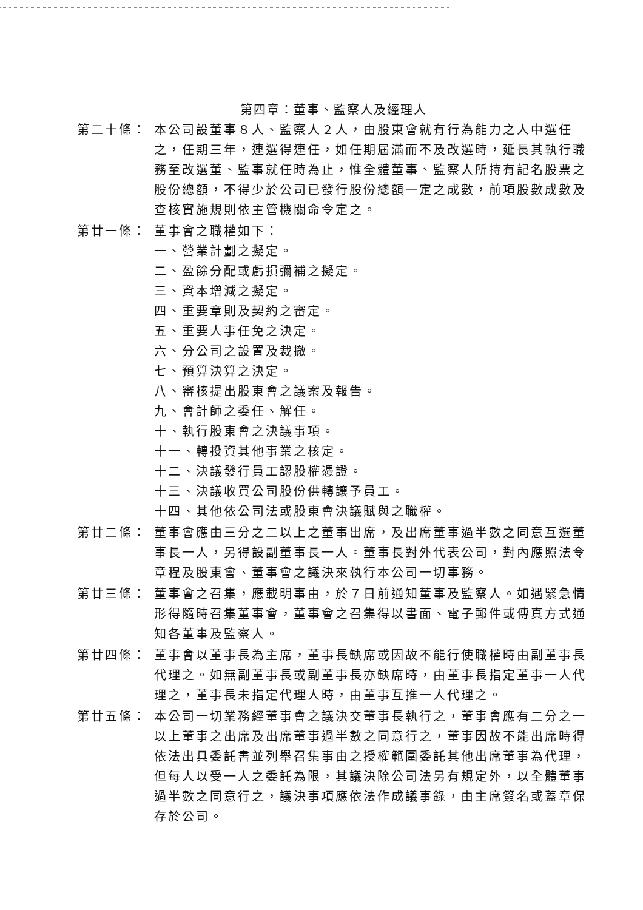第四章：董事、監察人及經理人
第二十條： 本公司設董事８人、監察人２人，由股東會就有行為能力之人中選任之，任期三年，連選得連任，如任期屆滿而不及改選時，延長其執行職務至改選董、監事就任時為止，惟全體董事、監察人所持有記名股票之股份總額，不得少於公司已發行股份總額一定之成數，前項股數成數及查核實施規則依主管機關命令定之。
第廿一條： 董事會之職權如下：
一、營業計劃之擬定。
二、盈餘分配或虧損彌補之擬定。
三、資本增減之擬定。
四、重要章則及契約之審定。
五、重要人事任免之決定。
六、分公司之設置及裁撤。
七、預算決算之決定。
八、審核提出股東會之議案及報告。
九、會計師之委任、解任。
十、執行股東會之決議事項。
十一、轉投資其他事業之核定。
十二、決議發行員工認股權憑證。
十三、決議收買公司股份供轉讓予員工。
十四、其他依公司法或股東會決議賦與之職權。
第廿二條： 董事會應由三分之二以上之董事出席，及出席董事過半數之同意互選董事長一人，另得設副董事長一人。董事長對外代表公司，對內應照法令章程及股東會、董事會之議決來執行本公司一切事務。
第廿三條： 董事會之召集，應載明事由，於７日前通知董事及監察人。如遇緊急情形得隨時召集董事會，董事會之召集得以書面、電子郵件或傳真方式通知各董事及監察人。
第廿四條： 董事會以董事長為主席，董事長缺席或因故不能行使職權時由副董事長代理之。如無副董事長或副董事長亦缺席時，由董事長指定董事一人代理之，董事長未指定代理人時，由董事互推一人代理之。
第廿五條： 本公司一切業務經董事會之議決交董事長執行之，董事會應有二分之一以上董事之出席及出席董事過半數之同意行之，董事因故不能出席時得依法出具委託書並列舉召集事由之授權範圍委託其他出席董事為代理，但每人以受一人之委託為限，其議決除公司法另有規定外，以全體董事過半數之同意行之，議決事項應依法作成議事錄，由主席簽名或蓋章保存於公司。